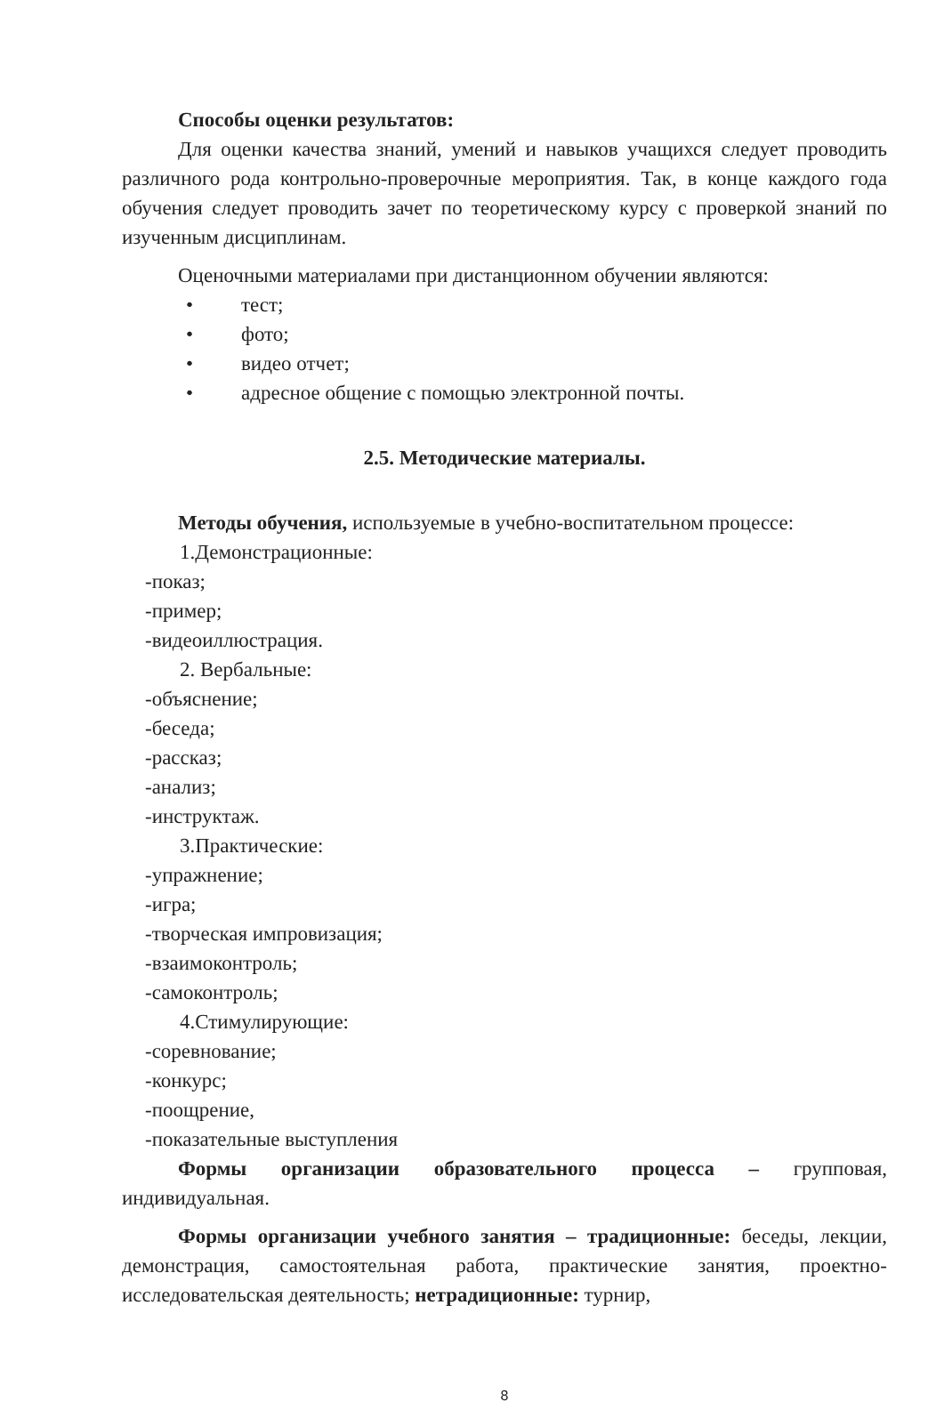Способы оценки результатов:
Для оценки качества знаний, умений и навыков учащихся следует проводить различного рода контрольно-проверочные мероприятия. Так, в конце каждого года обучения следует проводить зачет по теоретическому курсу с проверкой знаний по изученным дисциплинам.
Оценочными материалами при дистанционном обучении являются:
• тест;
• фото;
• видео отчет;
• адресное общение с помощью электронной почты.
2.5. Методические материалы.
Методы обучения, используемые в учебно-воспитательном процессе:
1.Демонстрационные:
-показ;
-пример;
-видеоиллюстрация.
2. Вербальные:
-объяснение;
-беседа;
-рассказ;
-анализ;
-инструктаж.
3.Практические:
-упражнение;
-игра;
-творческая импровизация;
-взаимоконтроль;
-самоконтроль;
4.Стимулирующие:
-соревнование;
-конкурс;
-поощрение,
-показательные выступления
Формы организации образовательного процесса – групповая, индивидуальная.
Формы организации учебного занятия – традиционные: беседы, лекции, демонстрация, самостоятельная работа, практические занятия, проектно-исследовательская деятельность; нетрадиционные: турнир,
8